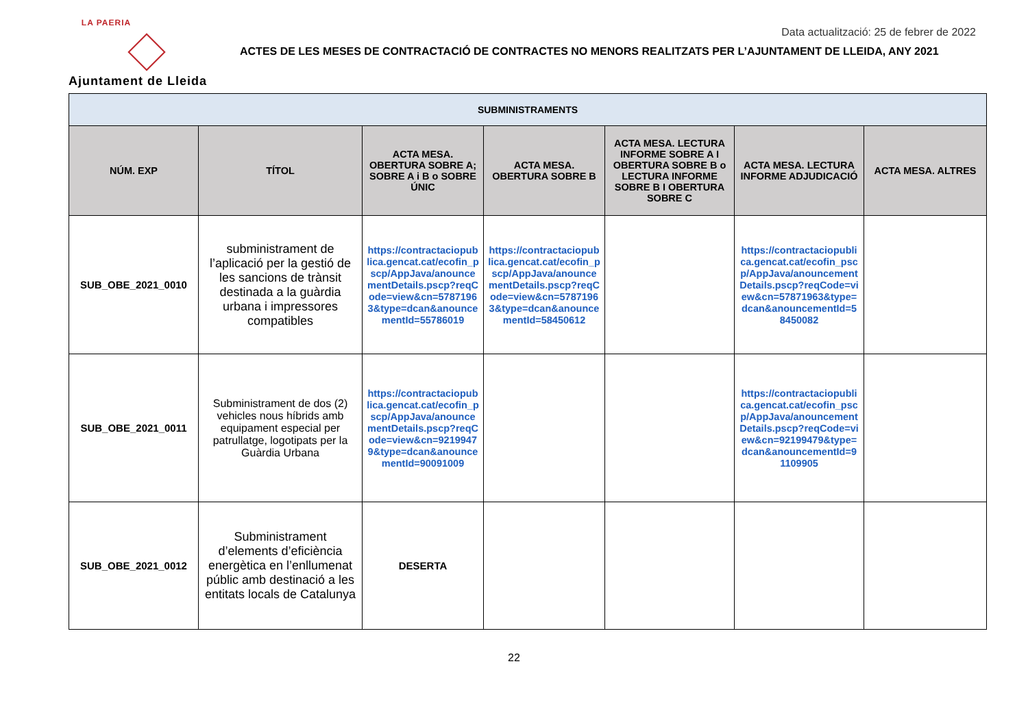LA PAERIA
Ajuntament de Lleida
Data actualització: 25 de febrer de 2022
ACTES DE LES MESES DE CONTRACTACIÓ DE CONTRACTES NO MENORS REALITZATS PER L’AJUNTAMENT DE LLEIDA, ANY 2021
| SUBMINISTRAMENTS | | | | | | |
| --- | --- | --- | --- | --- | --- | --- |
| NÚM. EXP | TÍTOL | ACTA MESA. OBERTURA SOBRE A; SOBRE A i B o SOBRE ÚNIC | ACTA MESA. OBERTURA SOBRE B | ACTA MESA. LECTURA INFORME SOBRE A I OBERTURA SOBRE B o LECTURA INFORME SOBRE B I OBERTURA SOBRE C | ACTA MESA. LECTURA INFORME ADJUDICACIÓ | ACTA MESA. ALTRES |
| SUB_OBE_2021_0010 | subministrament de l’aplicació per la gestió de les sancions de trànsit destinada a la guàrdia urbana i impressores compatibles | https://contractaciopublica.gencat.cat/ecofin_pscp/AppJava/anouncementDetails.pscp?reqCode=view&cn=57871963&type=dcan&anouncementId=55786019 | https://contractaciopublica.gencat.cat/ecofin_pscp/AppJava/anouncementDetails.pscp?reqCode=view&cn=57871963&type=dcan&anouncementId=58450612 | | https://contractaciopublica.gencat.cat/ecofin_pscp/AppJava/anouncementDetails.pscp?reqCode=view&cn=57871963&type=dcan&anouncementId=58450082 | |
| SUB_OBE_2021_0011 | Subministrament de dos (2) vehicles nous híbrids amb equipament especial per patrullatge, logotipats per la Guàrdia Urbana | https://contractaciopublica.gencat.cat/ecofin_pscp/AppJava/anouncementDetails.pscp?reqCode=view&cn=92199479&type=dcan&anouncementId=90091009 | | | https://contractaciopublica.gencat.cat/ecofin_pscp/AppJava/anouncementDetails.pscp?reqCode=view&cn=92199479&type=dcan&anouncementId=91109905 | |
| SUB_OBE_2021_0012 | Subministrament d’elements d’eficiència energètica en l’enllumenat públic amb destinació a les entitats locals de Catalunya | DESERTA | | | | |
22